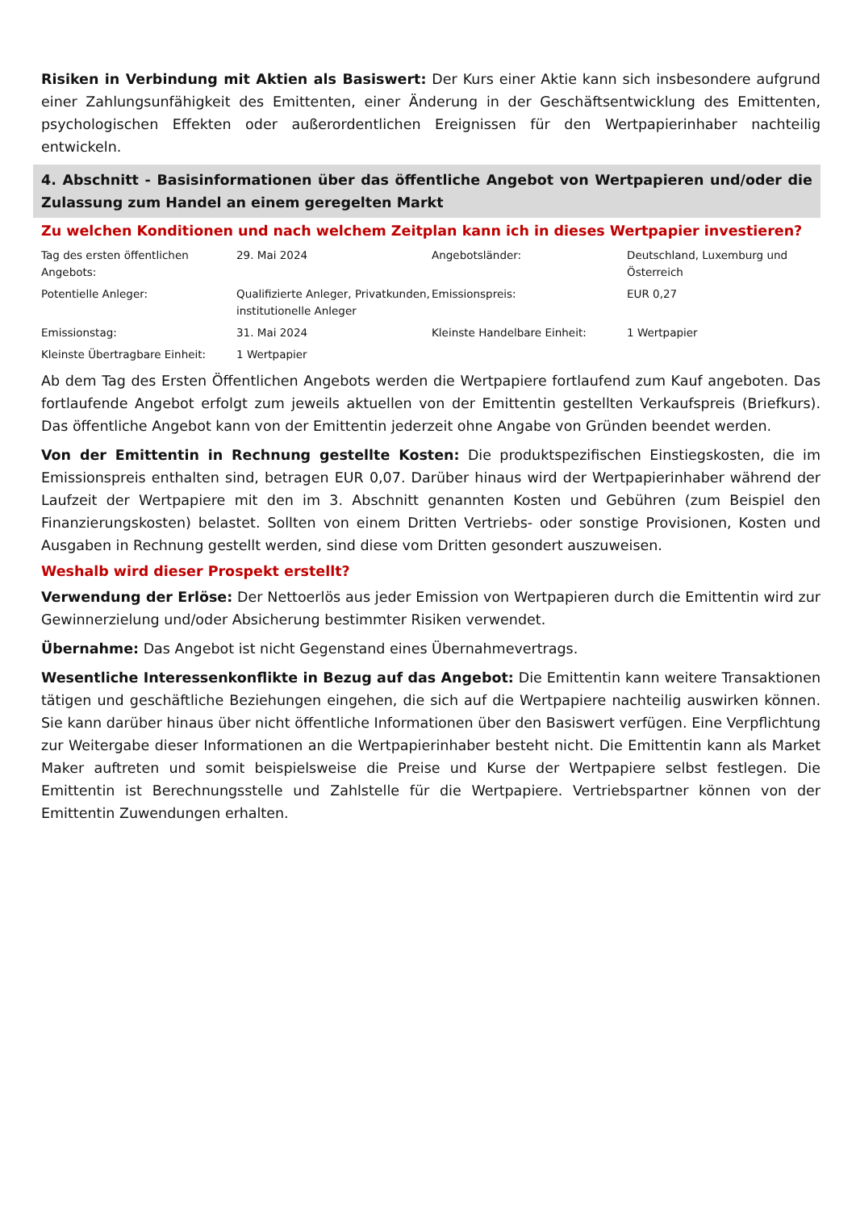Risiken in Verbindung mit Aktien als Basiswert: Der Kurs einer Aktie kann sich insbesondere aufgrund einer Zahlungsunfähigkeit des Emittenten, einer Änderung in der Geschäftsentwicklung des Emittenten, psychologischen Effekten oder außerordentlichen Ereignissen für den Wertpapierinhaber nachteilig entwickeln.
4. Abschnitt - Basisinformationen über das öffentliche Angebot von Wertpapieren und/oder die Zulassung zum Handel an einem geregelten Markt
Zu welchen Konditionen und nach welchem Zeitplan kann ich in dieses Wertpapier investieren?
| Tag des ersten öffentlichen Angebots: | 29. Mai 2024 | Angebotsländer: | Deutschland, Luxemburg und Österreich |
| Potentielle Anleger: | Qualifizierte Anleger, Privatkunden, institutionelle Anleger | Emissionspreis: | EUR 0,27 |
| Emissionstag: | 31. Mai 2024 | Kleinste Handelbare Einheit: | 1 Wertpapier |
| Kleinste Übertragbare Einheit: | 1 Wertpapier | | |
Ab dem Tag des Ersten Öffentlichen Angebots werden die Wertpapiere fortlaufend zum Kauf angeboten. Das fortlaufende Angebot erfolgt zum jeweils aktuellen von der Emittentin gestellten Verkaufspreis (Briefkurs). Das öffentliche Angebot kann von der Emittentin jederzeit ohne Angabe von Gründen beendet werden.
Von der Emittentin in Rechnung gestellte Kosten: Die produktspezifischen Einstiegskosten, die im Emissionspreis enthalten sind, betragen EUR 0,07. Darüber hinaus wird der Wertpapierinhaber während der Laufzeit der Wertpapiere mit den im 3. Abschnitt genannten Kosten und Gebühren (zum Beispiel den Finanzierungskosten) belastet. Sollten von einem Dritten Vertriebs- oder sonstige Provisionen, Kosten und Ausgaben in Rechnung gestellt werden, sind diese vom Dritten gesondert auszuweisen.
Weshalb wird dieser Prospekt erstellt?
Verwendung der Erlöse: Der Nettoerlös aus jeder Emission von Wertpapieren durch die Emittentin wird zur Gewinnerzielung und/oder Absicherung bestimmter Risiken verwendet.
Übernahme: Das Angebot ist nicht Gegenstand eines Übernahmevertrags.
Wesentliche Interessenkonflikte in Bezug auf das Angebot: Die Emittentin kann weitere Transaktionen tätigen und geschäftliche Beziehungen eingehen, die sich auf die Wertpapiere nachteilig auswirken können. Sie kann darüber hinaus über nicht öffentliche Informationen über den Basiswert verfügen. Eine Verpflichtung zur Weitergabe dieser Informationen an die Wertpapierinhaber besteht nicht. Die Emittentin kann als Market Maker auftreten und somit beispielsweise die Preise und Kurse der Wertpapiere selbst festlegen. Die Emittentin ist Berechnungsstelle und Zahlstelle für die Wertpapiere. Vertriebspartner können von der Emittentin Zuwendungen erhalten.